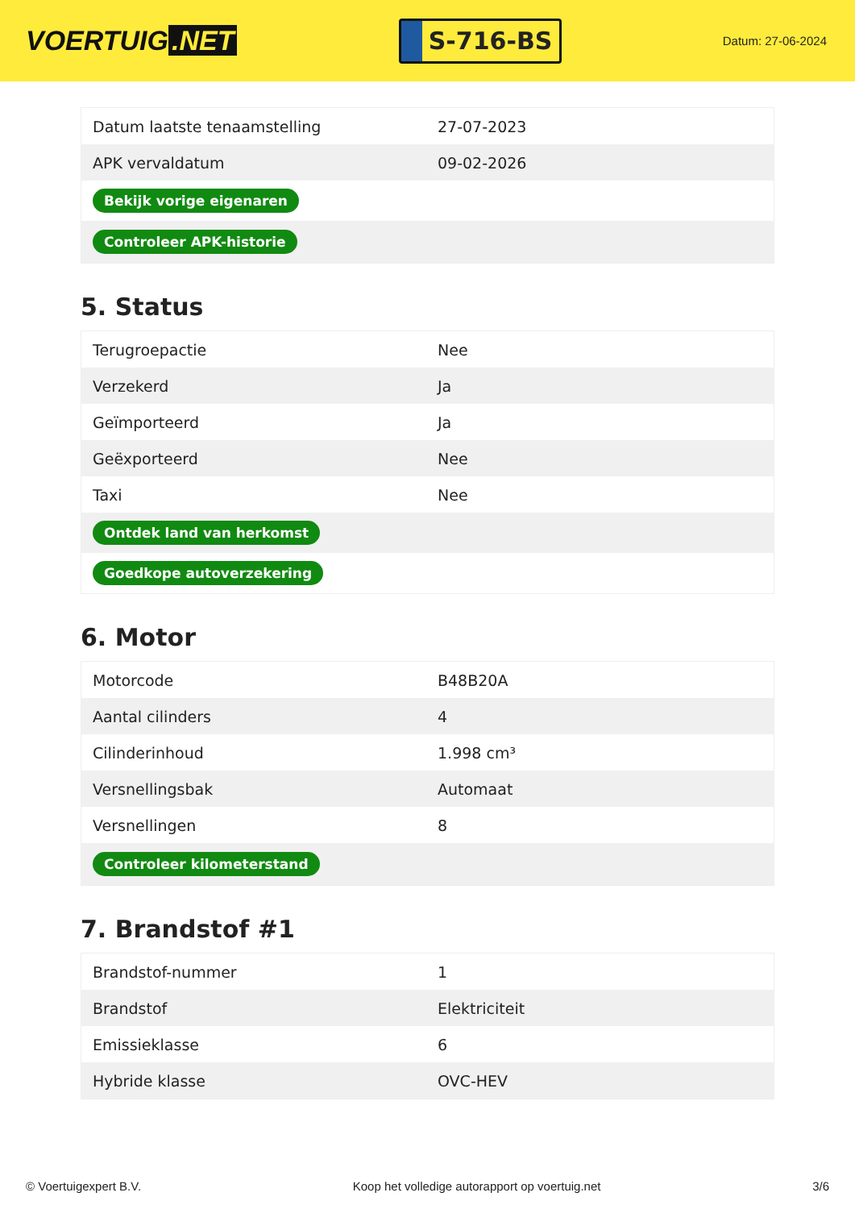VOERTUIG.NET
S-716-BS
Datum: 27-06-2024
| Datum laatste tenaamstelling | 27-07-2023 |
| APK vervaldatum | 09-02-2026 |
| Bekijk vorige eigenaren | |
| Controleer APK-historie | |
5. Status
| Terugroepactie | Nee |
| Verzekerd | Ja |
| Geïmporteerd | Ja |
| Geëxporteerd | Nee |
| Taxi | Nee |
| Ontdek land van herkomst | |
| Goedkope autoverzekering | |
6. Motor
| Motorcode | B48B20A |
| Aantal cilinders | 4 |
| Cilinderinhoud | 1.998 cm³ |
| Versnellingsbak | Automaat |
| Versnellingen | 8 |
| Controleer kilometerstand | |
7. Brandstof #1
| Brandstof-nummer | 1 |
| Brandstof | Elektriciteit |
| Emissieklasse | 6 |
| Hybride klasse | OVC-HEV |
© Voertuigexpert B.V. Koop het volledige autorapport op voertuig.net 3/6